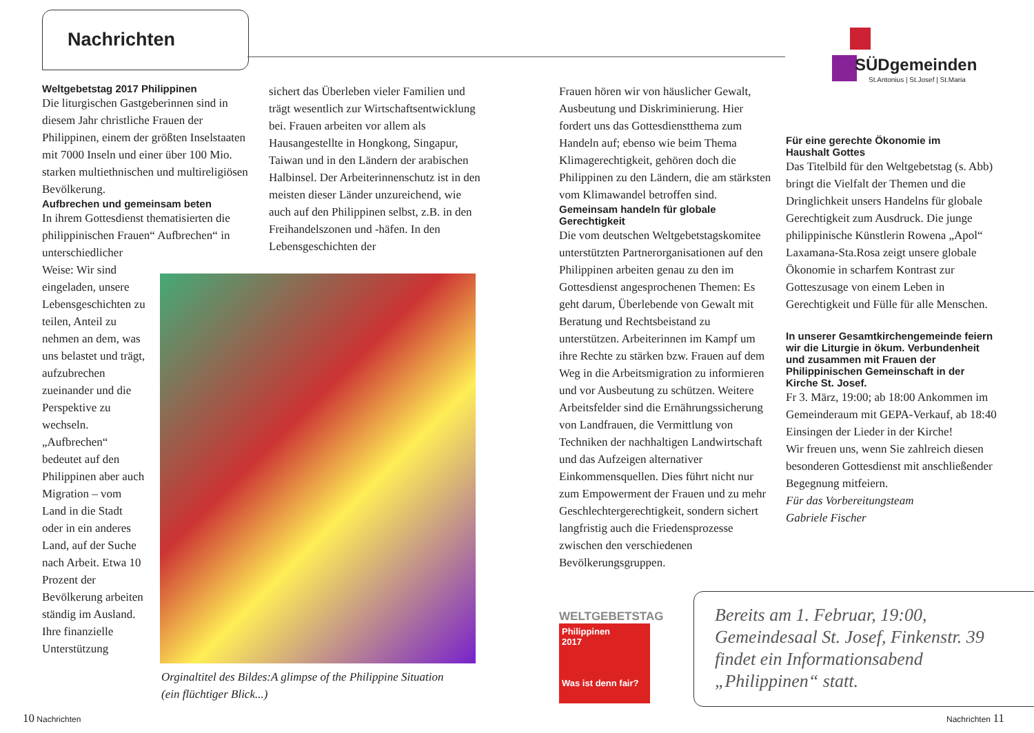Nachrichten
SÜDgemeinden
St.Antonius | St.Josef | St.Maria
Weltgebetstag 2017 Philippinen
Die liturgischen Gastgeberinnen sind in diesem Jahr christliche Frauen der Philippinen, einem der größten Inselstaaten mit 7000 Inseln und einer über 100 Mio. starken multiethnischen und multireligiösen Bevölkerung.
Aufbrechen und gemeinsam beten
In ihrem Gottesdienst thematisierten die philippinischen Frauen“ Aufbrechen“ in unterschiedlicher
Weise: Wir sind eingeladen, unsere Lebensgeschichten zu teilen, Anteil zu nehmen an dem, was uns belastet und trägt, aufzubrechen zueinander und die Perspektive zu wechseln. „Aufbrechen“ bedeutet auf den Philippinen aber auch Migration – vom Land in die Stadt oder in ein anderes Land, auf der Suche nach Arbeit. Etwa 10 Prozent der Bevölkerung arbeiten ständig im Ausland. Ihre finanzielle Unterstützung
sichert das Überleben vieler Familien und trägt wesentlich zur Wirtschaftsentwicklung bei. Frauen arbeiten vor allem als Hausangestellte in Hongkong, Singapur, Taiwan und in den Ländern der arabischen Halbinsel. Der Arbeiterinnenschutz ist in den meisten dieser Länder unzureichend, wie auch auf den Philippinen selbst, z.B. in den Freihandelszonen und -häfen. In den Lebensgeschichten der
Orginaltitel des Bildes:A glimpse of the Philippine Situation
(ein flüchtiger Blick...)
Frauen hören wir von häuslicher Gewalt, Ausbeutung und Diskriminierung. Hier fordert uns das Gottesdienstthema zum Handeln auf; ebenso wie beim Thema Klimagerechtigkeit, gehören doch die Philippinen zu den Ländern, die am stärksten vom Klimawandel betroffen sind.
Gemeinsam handeln für globale Gerechtigkeit
Die vom deutschen Weltgebetstagskomitee unterstützten Partnerorganisationen auf den Philippinen arbeiten genau zu den im Gottesdienst angesprochenen Themen: Es geht darum, Überlebende von Gewalt mit Beratung und Rechtsbeistand zu unterstützen. Arbeiterinnen im Kampf um ihre Rechte zu stärken bzw. Frauen auf dem Weg in die Arbeitsmigration zu informieren und vor Ausbeutung zu schützen. Weitere Arbeitsfelder sind die Ernährungssicherung von Landfrauen, die Vermittlung von Techniken der nachhaltigen Landwirtschaft und das Aufzeigen alternativer Einkommensquellen. Dies führt nicht nur zum Empowerment der Frauen und zu mehr Geschlechtergerechtigkeit, sondern sichert langfristig auch die Friedensprozesse zwischen den verschiedenen Bevölkerungsgruppen.
WELTGEBETSTAG
Philippinen
2017
Was ist denn fair?
Für eine gerechte Ökonomie im
Haushalt Gottes
Das Titelbild für den Weltgebetstag (s. Abb) bringt die Vielfalt der Themen und die Dringlichkeit unsers Handelns für globale Gerechtigkeit zum Ausdruck. Die junge philippinische Künstlerin Rowena „Apol“ Laxamana-Sta.Rosa zeigt unsere globale Ökonomie in scharfem Kontrast zur Gotteszusage von einem Leben in Gerechtigkeit und Fülle für alle Menschen.
In unserer Gesamtkirchengemeinde feiern wir die Liturgie in ökum. Verbundenheit und zusammen mit Frauen der Philippinischen Gemeinschaft in der Kirche St. Josef.
Fr 3. März, 19:00; ab 18:00 Ankommen im Gemeinderaum mit GEPA-Verkauf, ab 18:40 Einsingen der Lieder in der Kirche!
Wir freuen uns, wenn Sie zahlreich diesen besonderen Gottesdienst mit anschließender Begegnung mitfeiern.
Für das Vorbereitungsteam
Gabriele Fischer
Bereits am 1. Februar, 19:00, Gemeindesaal St. Josef, Finkenstr. 39 findet ein Informationsabend „Philippinen“ statt.
10 Nachrichten Nachrichten 11